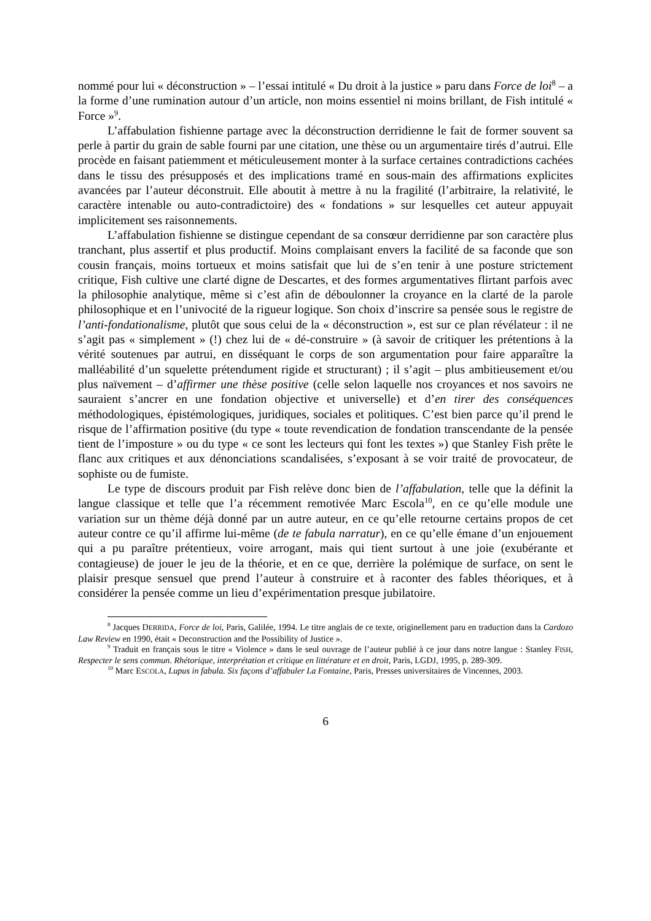nommé pour lui « déconstruction » – l’essai intitulé « Du droit à la justice » paru dans Force de loi<sup>8</sup> – a la forme d’une rumination autour d’un article, non moins essentiel ni moins brillant, de Fish intitulé « Force »<sup>9</sup>.
L’affabulation fishienne partage avec la déconstruction derridienne le fait de former souvent sa perle à partir du grain de sable fourni par une citation, une thèse ou un argumentaire tirés d’autrui. Elle procède en faisant patiemment et méticuleusement monter à la surface certaines contradictions cachées dans le tissu des présupposés et des implications tramé en sous-main des affirmations explicites avancées par l’auteur déconstruit. Elle aboutit à mettre à nu la fragilité (l’arbitraire, la relativité, le caractère intenable ou auto-contradictoire) des « fondations » sur lesquelles cet auteur appuyait implicitement ses raisonnements.
L’affabulation fishienne se distingue cependant de sa consœur derridienne par son caractère plus tranchant, plus assertif et plus productif. Moins complaisant envers la facilité de sa faconde que son cousin français, moins tortueux et moins satisfait que lui de s’en tenir à une posture strictement critique, Fish cultive une clarté digne de Descartes, et des formes argumentatives flirtant parfois avec la philosophie analytique, même si c’est afin de déboulonner la croyance en la clarté de la parole philosophique et en l’univocité de la rigueur logique. Son choix d’inscrire sa pensée sous le registre de l’anti-fondationalisme, plutôt que sous celui de la « déconstruction », est sur ce plan révélateur : il ne s’agit pas « simplement » (!) chez lui de « dé-construire » (à savoir de critiquer les prétentions à la vérité soutenues par autrui, en disséquant le corps de son argumentation pour faire apparaître la malléabilité d’un squelette prétendument rigide et structurant) ; il s’agit – plus ambitieusement et/ou plus naïvement – d’affirmer une thèse positive (celle selon laquelle nos croyances et nos savoirs ne sauraient s’ancrer en une fondation objective et universelle) et d’en tirer des conséquences méthodologiques, épistémologiques, juridiques, sociales et politiques. C’est bien parce qu’il prend le risque de l’affirmation positive (du type « toute revendication de fondation transcendante de la pensée tient de l’imposture » ou du type « ce sont les lecteurs qui font les textes ») que Stanley Fish prête le flanc aux critiques et aux dénonciations scandalisées, s’exposant à se voir traité de provocateur, de sophiste ou de fumiste.
Le type de discours produit par Fish relève donc bien de l’affabulation, telle que la définit la langue classique et telle que l’a récemment remotivée Marc Escola<sup>10</sup>, en ce qu’elle module une variation sur un thème déjà donné par un autre auteur, en ce qu’elle retourne certains propos de cet auteur contre ce qu’il affirme lui-même (de te fabula narratur), en ce qu’elle émane d’un enjouement qui a pu paraître prétentieux, voire arrogant, mais qui tient surtout à une joie (exubérante et contagieuse) de jouer le jeu de la théorie, et en ce que, derrière la polémique de surface, on sent le plaisir presque sensuel que prend l’auteur à construire et à raconter des fables théoriques, et à considérer la pensée comme un lieu d’expérimentation presque jubilatoire.
<sup>8</sup> Jacques DERRIDA, Force de loi, Paris, Galilée, 1994. Le titre anglais de ce texte, originellement paru en traduction dans la Cardozo Law Review en 1990, était « Deconstruction and the Possibility of Justice ».
<sup>9</sup> Traduit en français sous le titre « Violence » dans le seul ouvrage de l’auteur publié à ce jour dans notre langue : Stanley FISH, Respecter le sens commun. Rhétorique, interprétation et critique en littérature et en droit, Paris, LGDJ, 1995, p. 289-309.
<sup>10</sup> Marc ESCOLA, Lupus in fabula. Six façons d’affabuler La Fontaine, Paris, Presses universitaires de Vincennes, 2003.
6